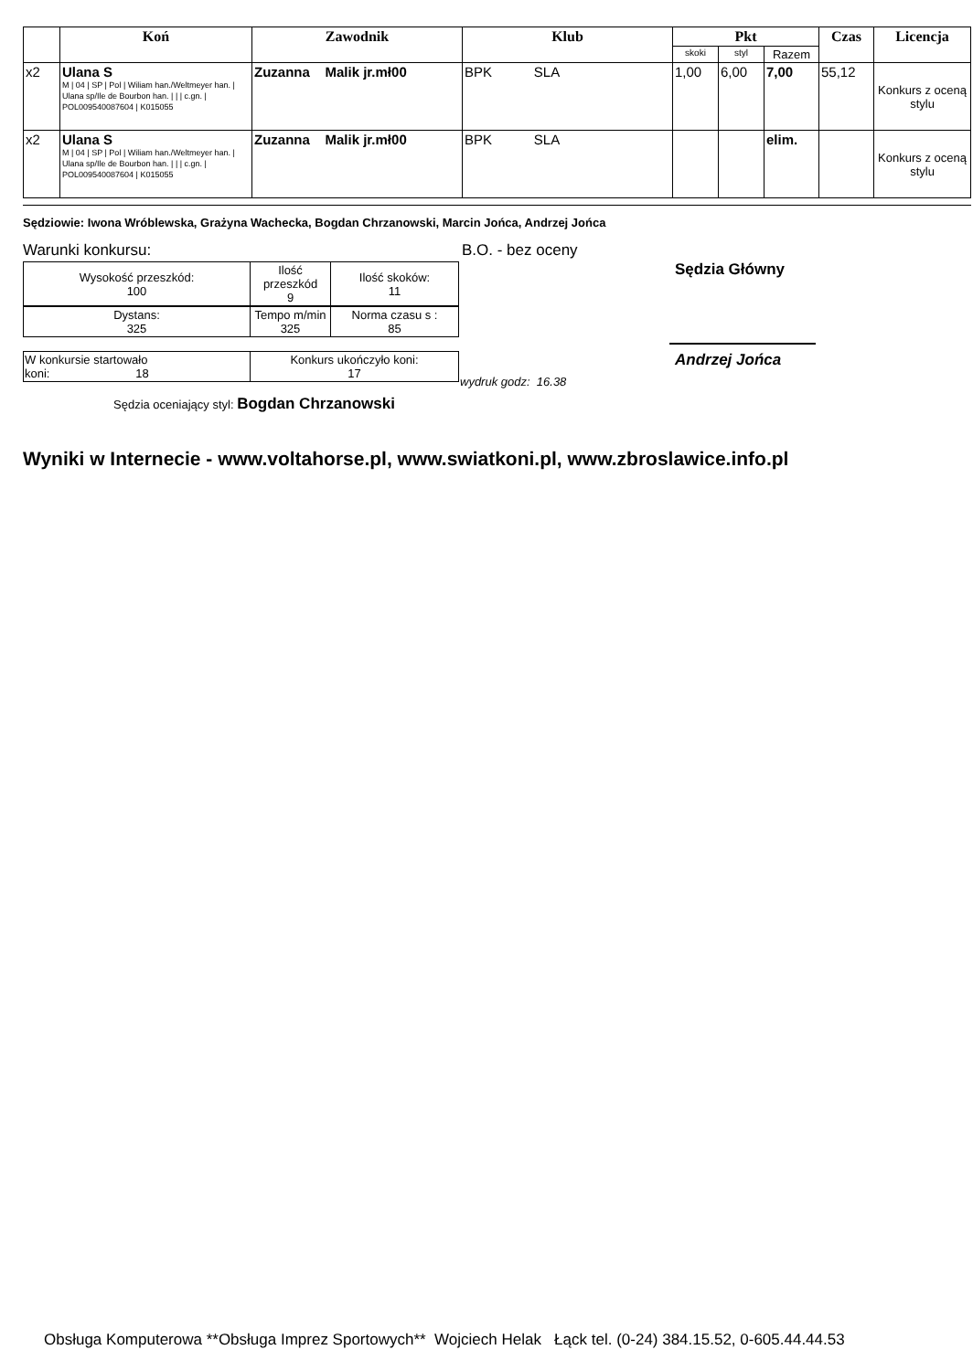| | Koń | Zawodnik | Klub | Pkt | | | Czas | Licencja |
| --- | --- | --- | --- | --- | --- | --- | --- | --- |
| | | | | skoki | styl | Razem | | |
| x2 | Ulana S M / 04 / SP / Pol / Wiliam han./Weltmeyer han. / Ulana sp/Ile de Bourbon han. / / / c.gn. / POL009540087604 / K015055 | Zuzanna Malik jr.mł00 | BPK SLA | 1,00 | 6,00 | 7,00 | 55,12 | Konkurs z oceną stylu |
| x2 | Ulana S M / 04 / SP / Pol / Wiliam han./Weltmeyer han. / Ulana sp/Ile de Bourbon han. / / / c.gn. / POL009540087604 / K015055 | Zuzanna Malik jr.mł00 | BPK SLA | | | elim. | | Konkurs z oceną stylu |
Sędziowie: Iwona Wróblewska, Grażyna Wachecka, Bogdan Chrzanowski, Marcin Jońca, Andrzej Jońca
Warunki konkursu: B.O. - bez oceny
Sędzia Główny
Andrzej Jońca
| Wysokość przeszkód: 100 | Ilość przeszkód 9 | Ilość skoków: 11 |
| Dystans: 325 | Tempo m/min 325 | Norma czasu s : 85 |
| W konkursie startowało koni: 18 | Konkurs ukończyło koni: 17 |
wydruk godz: 16.38
Sędzia oceniający styl: Bogdan Chrzanowski
Wyniki w Internecie - www.voltahorse.pl, www.swiatkoni.pl, www.zbroslawice.info.pl
Obsługa Komputerowa **Obsługa Imprez Sportowych** Wojciech Helak Łąck tel. (0-24) 384.15.52, 0-605.44.44.53